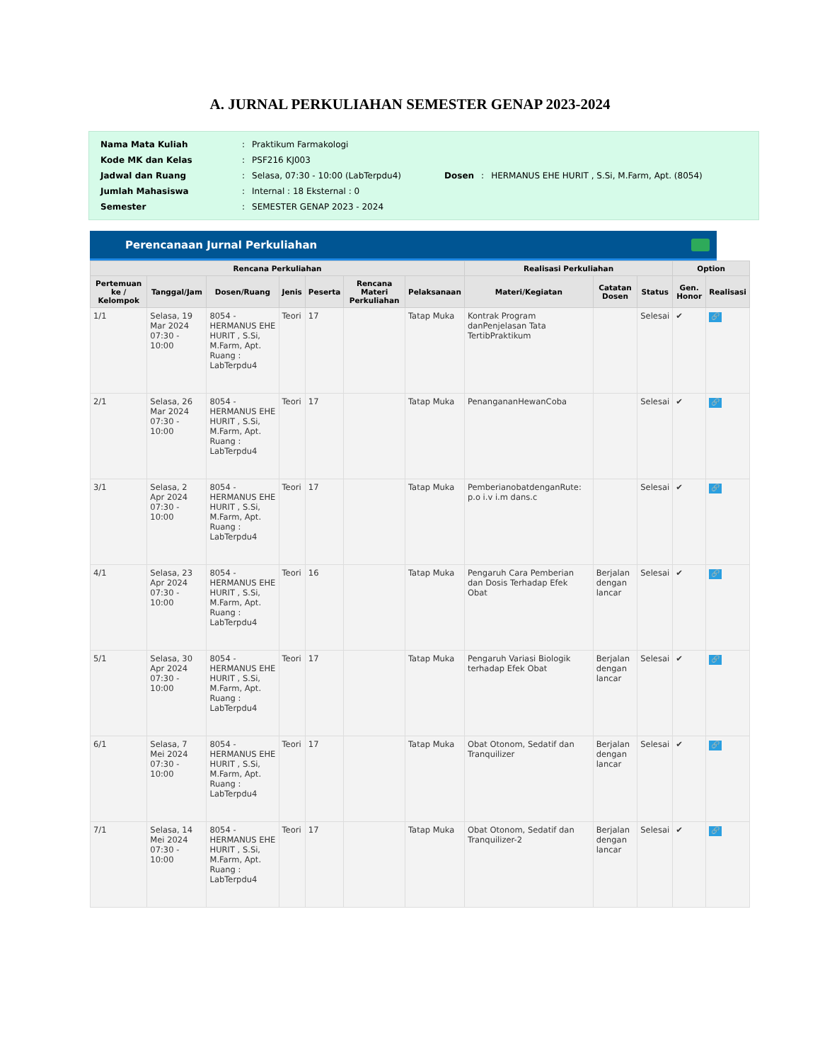A. JURNAL PERKULIAHAN SEMESTER GENAP 2023-2024
| Nama Mata Kuliah | : | Praktikum Farmakologi |
| Kode MK dan Kelas | : | PSF216 KJ003 |
| Jadwal dan Ruang | : | Selasa, 07:30 - 10:00 (LabTerpdu4) |
| Jumlah Mahasiswa | : | Internal : 18 Eksternal : 0 |
| Semester | : | SEMESTER GENAP 2023 - 2024 |
| Dosen | : | HERMANUS EHE HURIT , S.Si, M.Farm, Apt. (8054) |
Perencanaan Jurnal Perkuliahan
| Rencana Perkuliahan | | | | | | | Realisasi Perkuliahan | | | Option | |
| --- | --- | --- | --- | --- | --- | --- | --- | --- | --- | --- | --- |
| Pertemuan ke / Kelompok | Tanggal/Jam | Dosen/Ruang | Jenis | Peserta | Rencana Materi Perkuliahan | Pelaksanaan | Materi/Kegiatan | Catatan Dosen | Status | Gen. Honor | Realisasi |
| 1/1 | Selasa, 19 Mar 2024 07:30 - 10:00 | 8054 - HERMANUS EHE HURIT , S.Si, M.Farm, Apt. Ruang : LabTerpdu4 | Teori | 17 | | Tatap Muka | Kontrak Program danPenjelasan Tata TertibPraktikum | | Selesai | ✔ | 🔗 |
| 2/1 | Selasa, 26 Mar 2024 07:30 - 10:00 | 8054 - HERMANUS EHE HURIT , S.Si, M.Farm, Apt. Ruang : LabTerpdu4 | Teori | 17 | | Tatap Muka | PenangananHewanCoba | | Selesai | ✔ | 🔗 |
| 3/1 | Selasa, 2 Apr 2024 07:30 - 10:00 | 8054 - HERMANUS EHE HURIT , S.Si, M.Farm, Apt. Ruang : LabTerpdu4 | Teori | 17 | | Tatap Muka | PemberianobatdenganRute: p.o i.v i.m dans.c | | Selesai | ✔ | 🔗 |
| 4/1 | Selasa, 23 Apr 2024 07:30 - 10:00 | 8054 - HERMANUS EHE HURIT , S.Si, M.Farm, Apt. Ruang : LabTerpdu4 | Teori | 16 | | Tatap Muka | Pengaruh Cara Pemberian dan Dosis Terhadap Efek Obat | Berjalan dengan lancar | Selesai | ✔ | 🔗 |
| 5/1 | Selasa, 30 Apr 2024 07:30 - 10:00 | 8054 - HERMANUS EHE HURIT , S.Si, M.Farm, Apt. Ruang : LabTerpdu4 | Teori | 17 | | Tatap Muka | Pengaruh Variasi Biologik terhadap Efek Obat | Berjalan dengan lancar | Selesai | ✔ | 🔗 |
| 6/1 | Selasa, 7 Mei 2024 07:30 - 10:00 | 8054 - HERMANUS EHE HURIT , S.Si, M.Farm, Apt. Ruang : LabTerpdu4 | Teori | 17 | | Tatap Muka | Obat Otonom, Sedatif dan Tranquilizer | Berjalan dengan lancar | Selesai | ✔ | 🔗 |
| 7/1 | Selasa, 14 Mei 2024 07:30 - 10:00 | 8054 - HERMANUS EHE HURIT , S.Si, M.Farm, Apt. Ruang : LabTerpdu4 | Teori | 17 | | Tatap Muka | Obat Otonom, Sedatif dan Tranquilizer-2 | Berjalan dengan lancar | Selesai | ✔ | 🔗 |